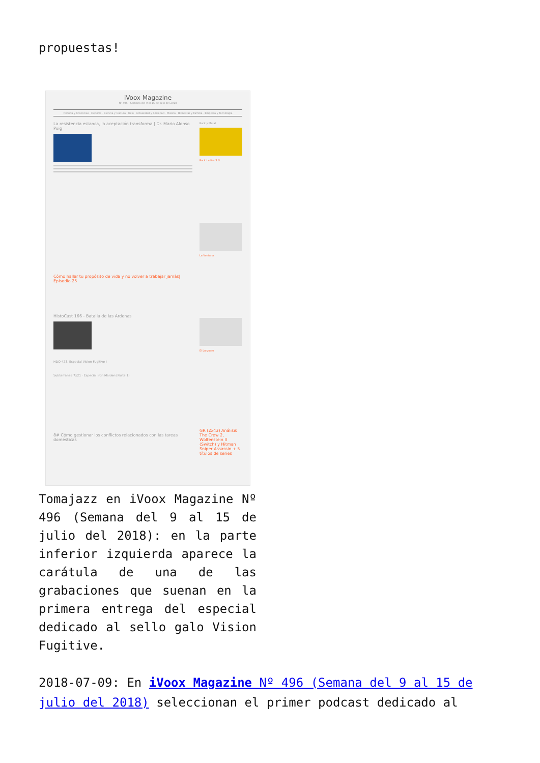propuestas!
iVoox Magazine
Nº 496 - Semana del 9 al 15 de julio del 2018
Historia y Creencias · Deporte · Ciencia y Cultura · Ocio · Actualidad y Sociedad · Música · Bienestar y Familia · Empresa y Tecnología
La resistencia estanca, la aceptación transforma | Dr. Mario Alonso Puig
Cómo hallar tu propósito de vida y no volver a trabajar jamás| Episodio 25
HistoCast 166 - Batalla de las Ardenas
HDO 423. Especial Vision Fugitive I
Subterranea 7x21 · Especial Iron Maiden (Parte 1)
8# Cómo gestionar los conflictos relacionados con las tareas domésticas
Rock y Metal
Rock Ladies S.N.
La Ventana
El Larguero
GR (2x43) Análisis The Crew 2, Wolfenstein II (Switch) y Hitman Sniper Assassin + 5 títulos de series
Tomajazz en iVoox Magazine Nº 496 (Semana del 9 al 15 de julio del 2018): en la parte inferior izquierda aparece la carátula de una de las grabaciones que suenan en la primera entrega del especial dedicado al sello galo Vision Fugitive.
2018-07-09: En iVoox Magazine Nº 496 (Semana del 9 al 15 de julio del 2018) seleccionan el primer podcast dedicado al